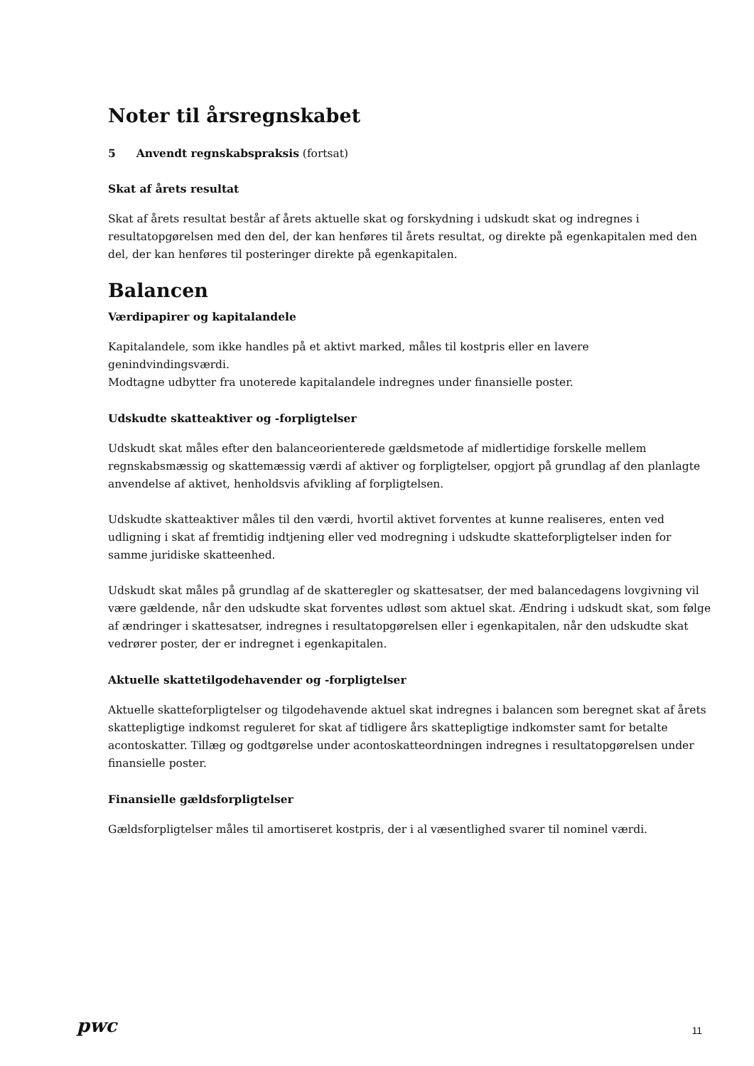Noter til årsregnskabet
5 Anvendt regnskabspraksis (fortsat)
Skat af årets resultat
Skat af årets resultat består af årets aktuelle skat og forskydning i udskudt skat og indregnes i resultatopgørelsen med den del, der kan henføres til årets resultat, og direkte på egenkapitalen med den del, der kan henføres til posteringer direkte på egenkapitalen.
Balancen
Værdipapirer og kapitalandele
Kapitalandele, som ikke handles på et aktivt marked, måles til kostpris eller en lavere genindvindingsværdi.
Modtagne udbytter fra unoterede kapitalandele indregnes under finansielle poster.
Udskudte skatteaktiver og -forpligtelser
Udskudt skat måles efter den balanceorienterede gældsmetode af midlertidige forskelle mellem regnskabsmæssig og skattemæssig værdi af aktiver og forpligtelser, opgjort på grundlag af den planlagte anvendelse af aktivet, henholdsvis afvikling af forpligtelsen.
Udskudte skatteaktiver måles til den værdi, hvortil aktivet forventes at kunne realiseres, enten ved udligning i skat af fremtidig indtjening eller ved modregning i udskudte skatteforpligtelser inden for samme juridiske skatteenhed.
Udskudt skat måles på grundlag af de skatteregler og skattesatser, der med balancedagens lovgivning vil være gældende, når den udskudte skat forventes udløst som aktuel skat. Ændring i udskudt skat, som følge af ændringer i skattesatser, indregnes i resultatopgørelsen eller i egenkapitalen, når den udskudte skat vedrører poster, der er indregnet i egenkapitalen.
Aktuelle skattetilgodehavender og -forpligtelser
Aktuelle skatteforpligtelser og tilgodehavende aktuel skat indregnes i balancen som beregnet skat af årets skattepligtige indkomst reguleret for skat af tidligere års skattepligtige indkomster samt for betalte acontoskatter. Tillæg og godtgørelse under acontoskatteordningen indregnes i resultatopgørelsen under finansielle poster.
Finansielle gældsforpligtelser
Gældsforpligtelser måles til amortiseret kostpris, der i al væsentlighed svarer til nominel værdi.
pwc 11